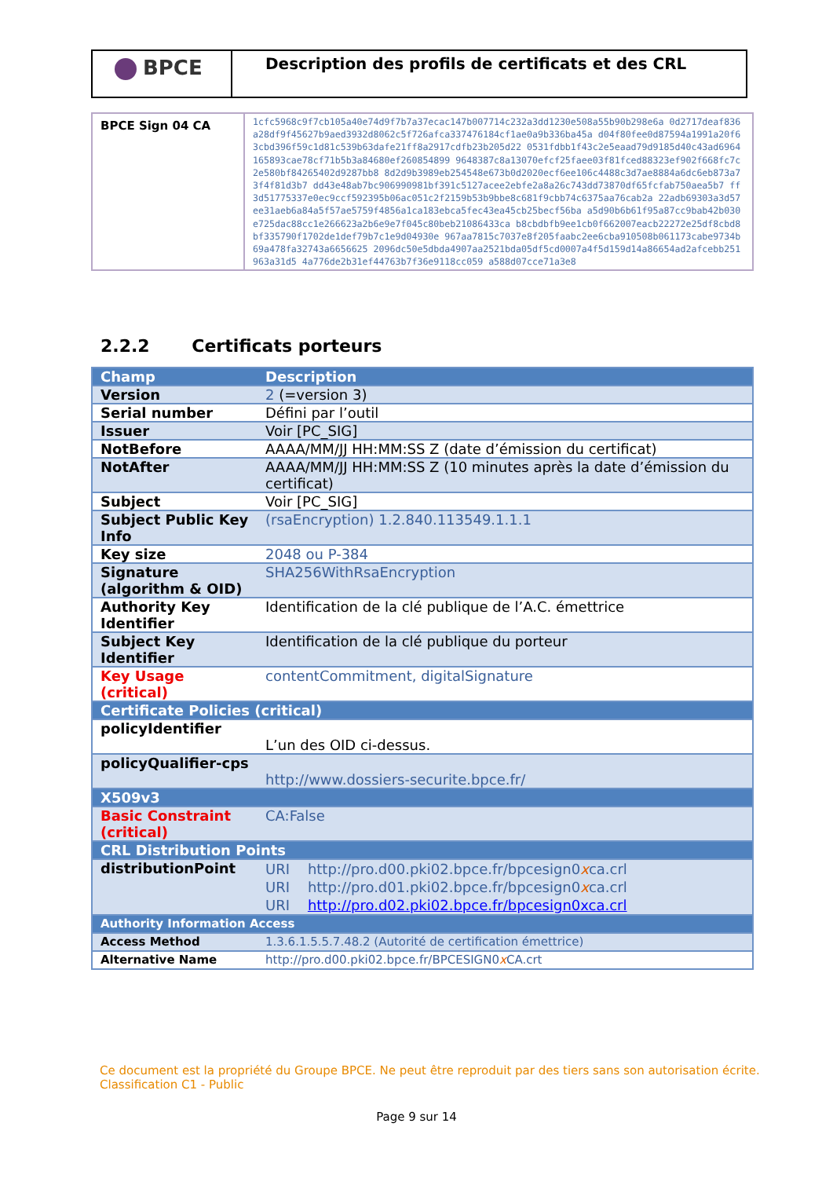BPCE
Description des profils de certificats et des CRL
| BPCE Sign 04 CA | 1cfc5968c9f7cb105a40e74d9f7b7a37ecac147b007714c232a3dd1230e508a55b90b298e6a 0d2717deaf836a28df9f45627b9aed3932d8062c5f726afca337476184cf1ae0a9b336ba45a d04f80fee0d87594a1991a20f63cbd396f59c1d81c539b63dafe21ff8a2917cdfb23b205d22 0531fdbb1f43c2e5eaad79d9185d40c43ad6964165893cae78cf71b5b3a84680ef260854899 9648387c8a13070efcf25faee03f81fced88323ef902f668fc7c2e580bf84265402d9287bb8 8d2d9b3989eb254548e673b0d2020ecf6ee106c4488c3d7ae8884a6dc6eb873a73f4f81d3b7 dd43e48ab7bc906990981bf391c5127acee2ebfe2a8a26c743dd73870df65fcfab750aea5b7 ff3d51775337e0ec9ccf592395b06ac051c2f2159b53b9bbe8c681f9cbb74c6375aa76cab2a 22adb69303a3d57ee31aeb6a84a5f57ae5759f4856a1ca183ebca5fec43ea45cb25becf56ba a5d90b6b61f95a87cc9bab42b030e725dac88cc1e266623a2b6e9e7f045c80beb21086433ca b8cbdbfb9ee1cb0f662007eacb22272e25df8cbd8bf335790f1702de1def79b7c1e9d04930e 967aa7815c7037e8f205faabc2ee6cba910508b061173cabe9734b69a478fa32743a6656625 2096dc50e5dbda4907aa2521bda05df5cd0007a4f5d159d14a86654ad2afcebb251963a31d5 4a776de2b31ef44763b7f36e9118cc059 a588d07cce71a3e8 |
2.2.2 Certificats porteurs
| Champ | Description |
| --- | --- |
| Version | 2 (=version 3) |
| Serial number | Défini par l’outil |
| Issuer | Voir [PC_SIG] |
| NotBefore | AAAA/MM/JJ HH:MM:SS Z (date d’émission du certificat) |
| NotAfter | AAAA/MM/JJ HH:MM:SS Z (10 minutes après la date d’émission du certificat) |
| Subject | Voir [PC_SIG] |
| Subject Public Key Info | (rsaEncryption) 1.2.840.113549.1.1.1 |
| Key size | 2048 ou P-384 |
| Signature (algorithm & OID) | SHA256WithRsaEncryption |
| Authority Key Identifier | Identification de la clé publique de l’A.C. émettrice |
| Subject Key Identifier | Identification de la clé publique du porteur |
| Key Usage (critical) | contentCommitment, digitalSignature |
| Certificate Policies (critical) | |
| policyIdentifier | L’un des OID ci-dessus. |
| policyQualifier-cps | http://www.dossiers-securite.bpce.fr/ |
| X509v3 | |
| Basic Constraint (critical) | CA:False |
| CRL Distribution Points | |
| distributionPoint | URI http://pro.d00.pki02.bpce.fr/bpcesign0 x ca.crl URI http://pro.d01.pki02.bpce.fr/bpcesign0 x ca.crl URI http://pro.d02.pki02.bpce.fr/bpcesign0xca.crl |
| Authority Information Access | |
| Access Method | 1.3.6.1.5.5.7.48.2 (Autorité de certification émettrice) |
| Alternative Name | http://pro.d00.pki02.bpce.fr/BPCESIGN0 x CA.crt |
Ce document est la propriété du Groupe BPCE. Ne peut être reproduit par des tiers sans son autorisation écrite.
Classification C1 - Public
Page 9 sur 14